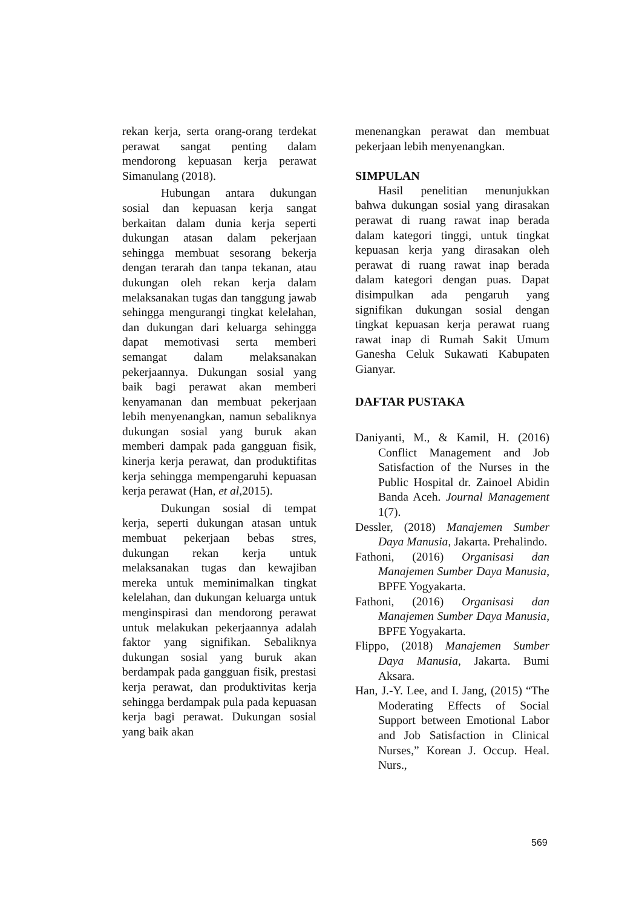rekan kerja, serta orang-orang terdekat perawat sangat penting dalam mendorong kepuasan kerja perawat Simanulang (2018).
Hubungan antara dukungan sosial dan kepuasan kerja sangat berkaitan dalam dunia kerja seperti dukungan atasan dalam pekerjaan sehingga membuat sesorang bekerja dengan terarah dan tanpa tekanan, atau dukungan oleh rekan kerja dalam melaksanakan tugas dan tanggung jawab sehingga mengurangi tingkat kelelahan, dan dukungan dari keluarga sehingga dapat memotivasi serta memberi semangat dalam melaksanakan pekerjaannya. Dukungan sosial yang baik bagi perawat akan memberi kenyamanan dan membuat pekerjaan lebih menyenangkan, namun sebaliknya dukungan sosial yang buruk akan memberi dampak pada gangguan fisik, kinerja kerja perawat, dan produktifitas kerja sehingga mempengaruhi kepuasan kerja perawat (Han, et al, 2015).
Dukungan sosial di tempat kerja, seperti dukungan atasan untuk membuat pekerjaan bebas stres, dukungan rekan kerja untuk melaksanakan tugas dan kewajiban mereka untuk meminimalkan tingkat kelelahan, dan dukungan keluarga untuk menginspirasi dan mendorong perawat untuk melakukan pekerjaannya adalah faktor yang signifikan. Sebaliknya dukungan sosial yang buruk akan berdampak pada gangguan fisik, prestasi kerja perawat, dan produktivitas kerja sehingga berdampak pula pada kepuasan kerja bagi perawat. Dukungan sosial yang baik akan
menenangkan perawat dan membuat pekerjaan lebih menyenangkan.
SIMPULAN
Hasil penelitian menunjukkan bahwa dukungan sosial yang dirasakan perawat di ruang rawat inap berada dalam kategori tinggi, untuk tingkat kepuasan kerja yang dirasakan oleh perawat di ruang rawat inap berada dalam kategori dengan puas. Dapat disimpulkan ada pengaruh yang signifikan dukungan sosial dengan tingkat kepuasan kerja perawat ruang rawat inap di Rumah Sakit Umum Ganesha Celuk Sukawati Kabupaten Gianyar.
DAFTAR PUSTAKA
Daniyanti, M., & Kamil, H. (2016) Conflict Management and Job Satisfaction of the Nurses in the Public Hospital dr. Zainoel Abidin Banda Aceh. Journal Management 1(7).
Dessler, (2018) Manajemen Sumber Daya Manusia, Jakarta. Prehalindo.
Fathoni, (2016) Organisasi dan Manajemen Sumber Daya Manusia, BPFE Yogyakarta.
Fathoni, (2016) Organisasi dan Manajemen Sumber Daya Manusia, BPFE Yogyakarta.
Flippo, (2018) Manajemen Sumber Daya Manusia, Jakarta. Bumi Aksara.
Han, J.-Y. Lee, and I. Jang, (2015) “The Moderating Effects of Social Support between Emotional Labor and Job Satisfaction in Clinical Nurses,” Korean J. Occup. Heal. Nurs.,
569